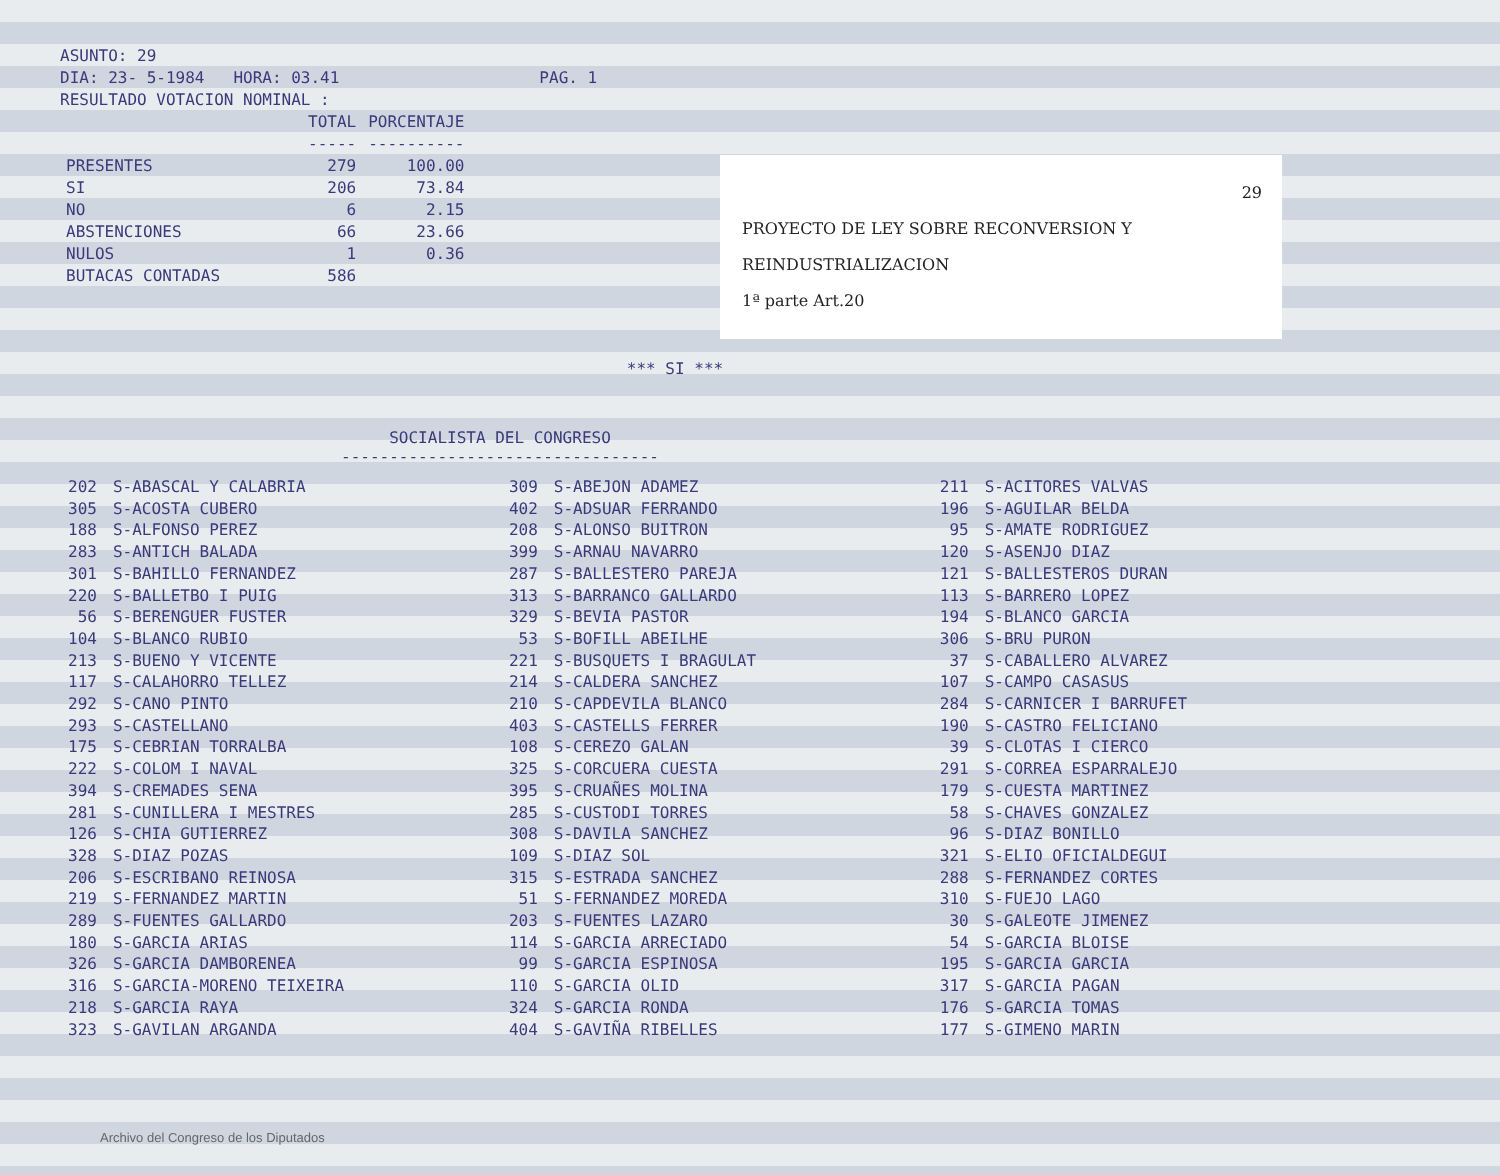ASUNTO: 29
DIA: 23- 5-1984 HORA: 03.41 PAG. 1
RESULTADO VOTACION NOMINAL :
| | TOTAL | PORCENTAJE |
| --- | --- | --- |
| | ----- | ---------- |
| PRESENTES | 279 | 100.00 |
| SI | 206 | 73.84 |
| NO | 6 | 2.15 |
| ABSTENCIONES | 66 | 23.66 |
| NULOS | 1 | 0.36 |
| BUTACAS CONTADAS | 586 | |
29
PROYECTO DE LEY SOBRE RECONVERSION Y
REINDUSTRIALIZACION
1ª parte Art.20
*** SI ***
SOCIALISTA DEL CONGRESO
---------------------------------
| 202 | S-ABASCAL Y CALABRIA | 309 | S-ABEJON ADAMEZ | 211 | S-ACITORES VALVAS |
| 305 | S-ACOSTA CUBERO | 402 | S-ADSUAR FERRANDO | 196 | S-AGUILAR BELDA |
| 188 | S-ALFONSO PEREZ | 208 | S-ALONSO BUITRON | 95 | S-AMATE RODRIGUEZ |
| 283 | S-ANTICH BALADA | 399 | S-ARNAU NAVARRO | 120 | S-ASENJO DIAZ |
| 301 | S-BAHILLO FERNANDEZ | 287 | S-BALLESTERO PAREJA | 121 | S-BALLESTEROS DURAN |
| 220 | S-BALLETBO I PUIG | 313 | S-BARRANCO GALLARDO | 113 | S-BARRERO LOPEZ |
| 56 | S-BERENGUER FUSTER | 329 | S-BEVIA PASTOR | 194 | S-BLANCO GARCIA |
| 104 | S-BLANCO RUBIO | 53 | S-BOFILL ABEILHE | 306 | S-BRU PURON |
| 213 | S-BUENO Y VICENTE | 221 | S-BUSQUETS I BRAGULAT | 37 | S-CABALLERO ALVAREZ |
| 117 | S-CALAHORRO TELLEZ | 214 | S-CALDERA SANCHEZ | 107 | S-CAMPO CASASUS |
| 292 | S-CANO PINTO | 210 | S-CAPDEVILA BLANCO | 284 | S-CARNICER I BARRUFET |
| 293 | S-CASTELLANO | 403 | S-CASTELLS FERRER | 190 | S-CASTRO FELICIANO |
| 175 | S-CEBRIAN TORRALBA | 108 | S-CEREZO GALAN | 39 | S-CLOTAS I CIERCO |
| 222 | S-COLOM I NAVAL | 325 | S-CORCUERA CUESTA | 291 | S-CORREA ESPARRALEJO |
| 394 | S-CREMADES SENA | 395 | S-CRUAÑES MOLINA | 179 | S-CUESTA MARTINEZ |
| 281 | S-CUNILLERA I MESTRES | 285 | S-CUSTODI TORRES | 58 | S-CHAVES GONZALEZ |
| 126 | S-CHIA GUTIERREZ | 308 | S-DAVILA SANCHEZ | 96 | S-DIAZ BONILLO |
| 328 | S-DIAZ POZAS | 109 | S-DIAZ SOL | 321 | S-ELIO OFICIALDEGUI |
| 206 | S-ESCRIBANO REINOSA | 315 | S-ESTRADA SANCHEZ | 288 | S-FERNANDEZ CORTES |
| 219 | S-FERNANDEZ MARTIN | 51 | S-FERNANDEZ MOREDA | 310 | S-FUEJO LAGO |
| 289 | S-FUENTES GALLARDO | 203 | S-FUENTES LAZARO | 30 | S-GALEOTE JIMENEZ |
| 180 | S-GARCIA ARIAS | 114 | S-GARCIA ARRECIADO | 54 | S-GARCIA BLOISE |
| 326 | S-GARCIA DAMBORENEA | 99 | S-GARCIA ESPINOSA | 195 | S-GARCIA GARCIA |
| 316 | S-GARCIA-MORENO TEIXEIRA | 110 | S-GARCIA OLID | 317 | S-GARCIA PAGAN |
| 218 | S-GARCIA RAYA | 324 | S-GARCIA RONDA | 176 | S-GARCIA TOMAS |
| 323 | S-GAVILAN ARGANDA | 404 | S-GAVIÑA RIBELLES | 177 | S-GIMENO MARIN |
Archivo del Congreso de los Diputados